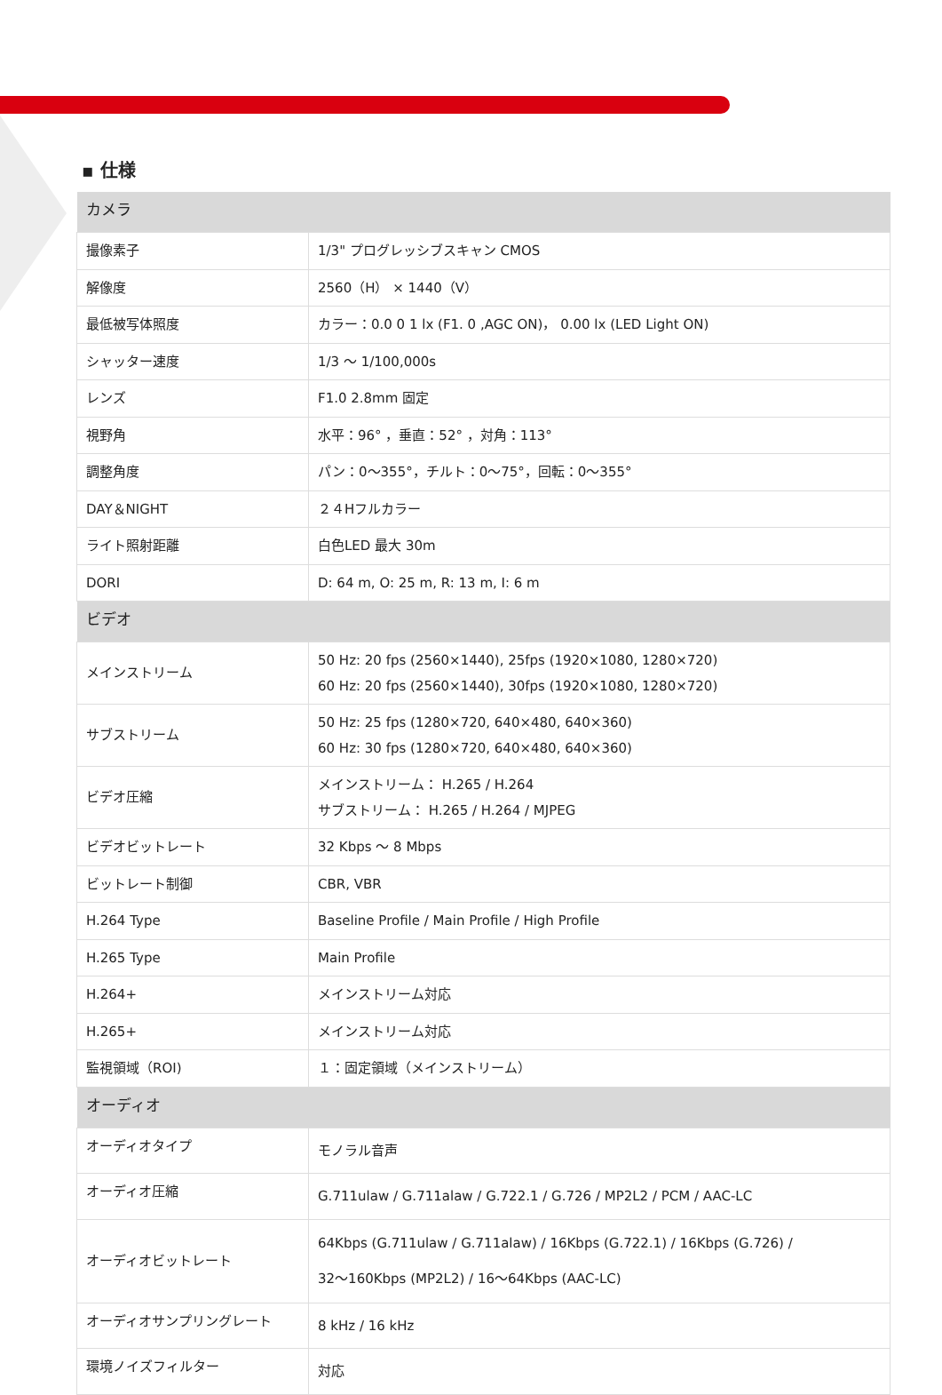▪ 仕様
| カメラ | |
| --- | --- |
| 撮像素子 | 1/3" プログレッシブスキャン CMOS |
| 解像度 | 2560（H） × 1440（V） |
| 最低被写体照度 | カラー：0.0 0 1 lx (F1. 0 ,AGC ON)， 0.00 lx (LED Light ON) |
| シャッター速度 | 1/3 ～ 1/100,000s |
| レンズ | F1.0 2.8mm 固定 |
| 視野角 | 水平：96° ，垂直：52° ，対角：113° |
| 調整角度 | パン：0～355°，チルト：0～75°，回転：0～355° |
| DAY＆NIGHT | ２４Hフルカラー |
| ライト照射距離 | 白色LED 最大 30m |
| DORI | D: 64 m, O: 25 m, R: 13 m, I: 6 m |
| ビデオ | |
| メインストリーム | 50 Hz: 20 fps (2560×1440), 25fps (1920×1080, 1280×720) 60 Hz: 20 fps (2560×1440), 30fps (1920×1080, 1280×720) |
| サブストリーム | 50 Hz: 25 fps (1280×720, 640×480, 640×360) 60 Hz: 30 fps (1280×720, 640×480, 640×360) |
| ビデオ圧縮 | メインストリーム： H.265 / H.264 サブストリーム： H.265 / H.264 / MJPEG |
| ビデオビットレート | 32 Kbps ～ 8 Mbps |
| ビットレート制御 | CBR, VBR |
| H.264 Type | Baseline Profile / Main Profile / High Profile |
| H.265 Type | Main Profile |
| H.264+ | メインストリーム対応 |
| H.265+ | メインストリーム対応 |
| 監視領域（ROI) | １：固定領域（メインストリーム） |
| オーディオ | |
| オーディオタイプ | モノラル音声 |
| オーディオ圧縮 | G.711ulaw / G.711alaw / G.722.1 / G.726 / MP2L2 / PCM / AAC-LC |
| オーディオビットレート | 64Kbps (G.711ulaw / G.711alaw) / 16Kbps (G.722.1) / 16Kbps (G.726) / 32～160Kbps (MP2L2) / 16～64Kbps (AAC-LC) |
| オーディオサンプリングレート | 8 kHz / 16 kHz |
| 環境ノイズフィルター | 対応 |